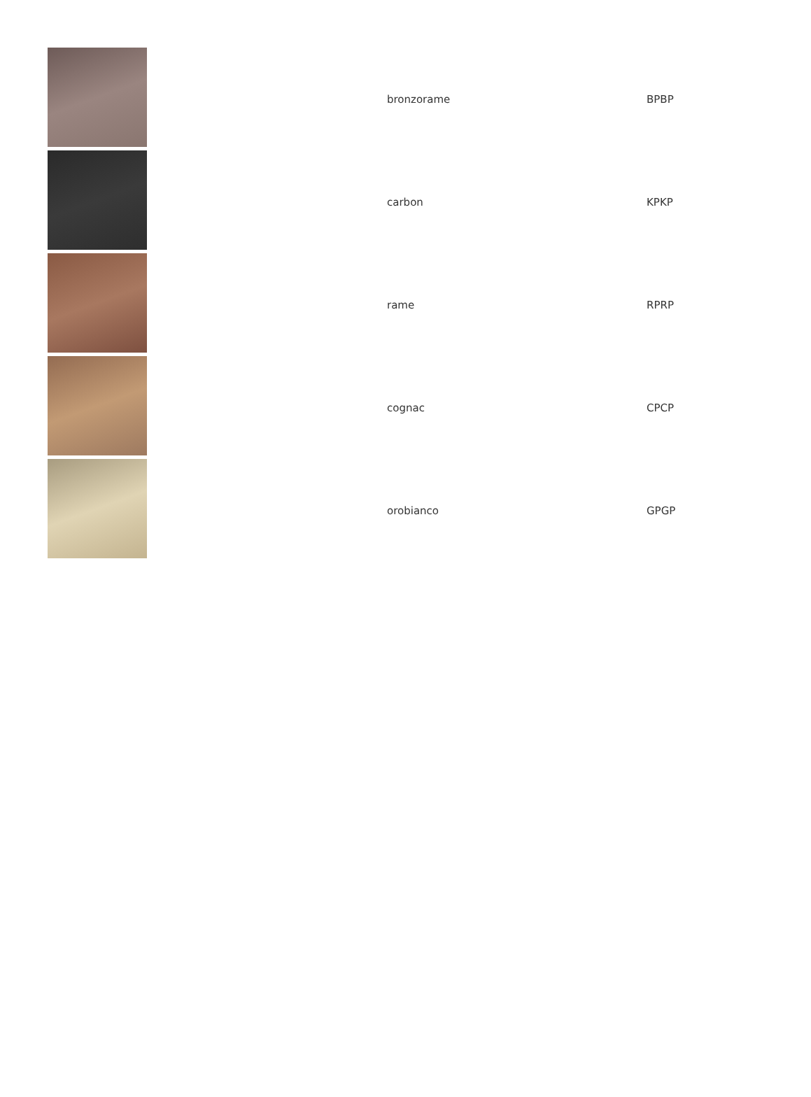| | bronzorame | BPBP |
| | carbon | KPKP |
| | rame | RPRP |
| | cognac | CPCP |
| | orobianco | GPGP |